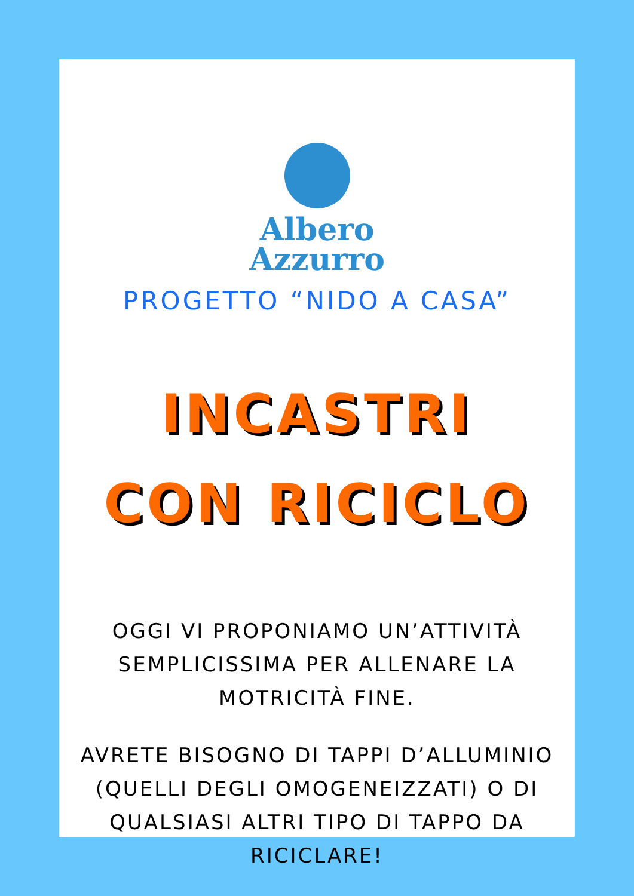Albero
Azzurro
PROGETTO “NIDO A CASA”
INCASTRI
CON RICICLO
OGGI VI PROPONIAMO UN’ATTIVITÀ SEMPLICISSIMA PER ALLENARE LA MOTRICITÀ FINE.
AVRETE BISOGNO DI TAPPI D’ALLUMINIO (QUELLI DEGLI OMOGENEIZZATI) O DI QUALSIASI ALTRI TIPO DI TAPPO DA RICICLARE!